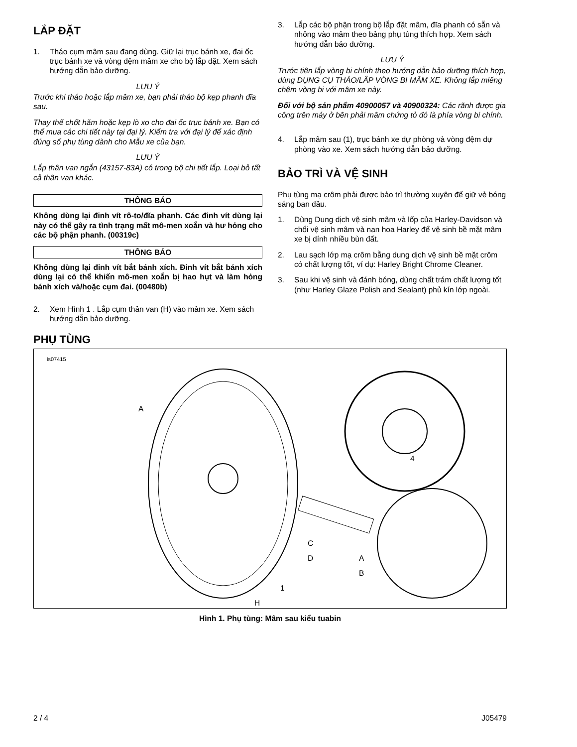LẮP ĐẶT
1. Tháo cụm mâm sau đang dùng. Giữ lại trục bánh xe, đai ốc trục bánh xe và vòng đệm mâm xe cho bộ lắp đặt. Xem sách hướng dẫn bảo dưỡng.
LƯU Ý
Trước khi tháo hoặc lắp mâm xe, bạn phải tháo bộ kẹp phanh đĩa sau.
Thay thế chốt hãm hoặc kẹp lò xo cho đai ốc trục bánh xe. Bạn có thể mua các chi tiết này tại đại lý. Kiểm tra với đại lý để xác định đúng số phụ tùng dành cho Mẫu xe của bạn.
LƯU Ý
Lắp thân van ngắn (43157-83A) có trong bộ chi tiết lắp. Loại bỏ tất cả thân van khác.
THÔNG BÁO
Không dùng lại đinh vít rô-to/đĩa phanh. Các đinh vít dùng lại này có thể gây ra tình trạng mất mô-men xoắn và hư hỏng cho các bộ phận phanh. (00319c)
THÔNG BÁO
Không dùng lại đinh vít bắt bánh xích. Đinh vít bắt bánh xích dùng lại có thể khiến mô-men xoắn bị hao hụt và làm hỏng bánh xích và/hoặc cụm đai. (00480b)
2. Xem Hình 1 . Lắp cụm thân van (H) vào mâm xe. Xem sách hướng dẫn bảo dưỡng.
3. Lắp các bộ phận trong bộ lắp đặt mâm, đĩa phanh có sẵn và nhông vào mâm theo bảng phụ tùng thích hợp. Xem sách hướng dẫn bảo dưỡng.
LƯU Ý
Trước tiên lắp vòng bi chính theo hướng dẫn bảo dưỡng thích hợp, dùng DỤNG CỤ THÁO/LẮP VÒNG BI MÂM XE. Không lắp miếng chêm vòng bi với mâm xe này.
Đối với bộ sản phẩm 40900057 và 40900324: Các rãnh được gia công trên máy ở bên phải mâm chứng tỏ đó là phía vòng bi chính.
4. Lắp mâm sau (1), trục bánh xe dự phòng và vòng đệm dự phòng vào xe. Xem sách hướng dẫn bảo dưỡng.
BẢO TRÌ VÀ VỆ SINH
Phụ tùng mạ crôm phải được bảo trì thường xuyên để giữ vẻ bóng sáng ban đầu.
1. Dùng Dung dịch vệ sinh mâm và lốp của Harley-Davidson và chổi vệ sinh mâm và nan hoa Harley để vệ sinh bề mặt mâm xe bị dính nhiều bùn đất.
2. Lau sạch lớp mạ crôm bằng dung dịch vệ sinh bề mặt crôm có chất lượng tốt, ví dụ: Harley Bright Chrome Cleaner.
3. Sau khi vệ sinh và đánh bóng, dùng chất trám chất lượng tốt (như Harley Glaze Polish and Sealant) phủ kín lớp ngoài.
PHỤ TÙNG
is07415
A
4
C
D A
B
1
H
Hình 1. Phụ tùng: Mâm sau kiểu tuabin
2 / 4 J05479